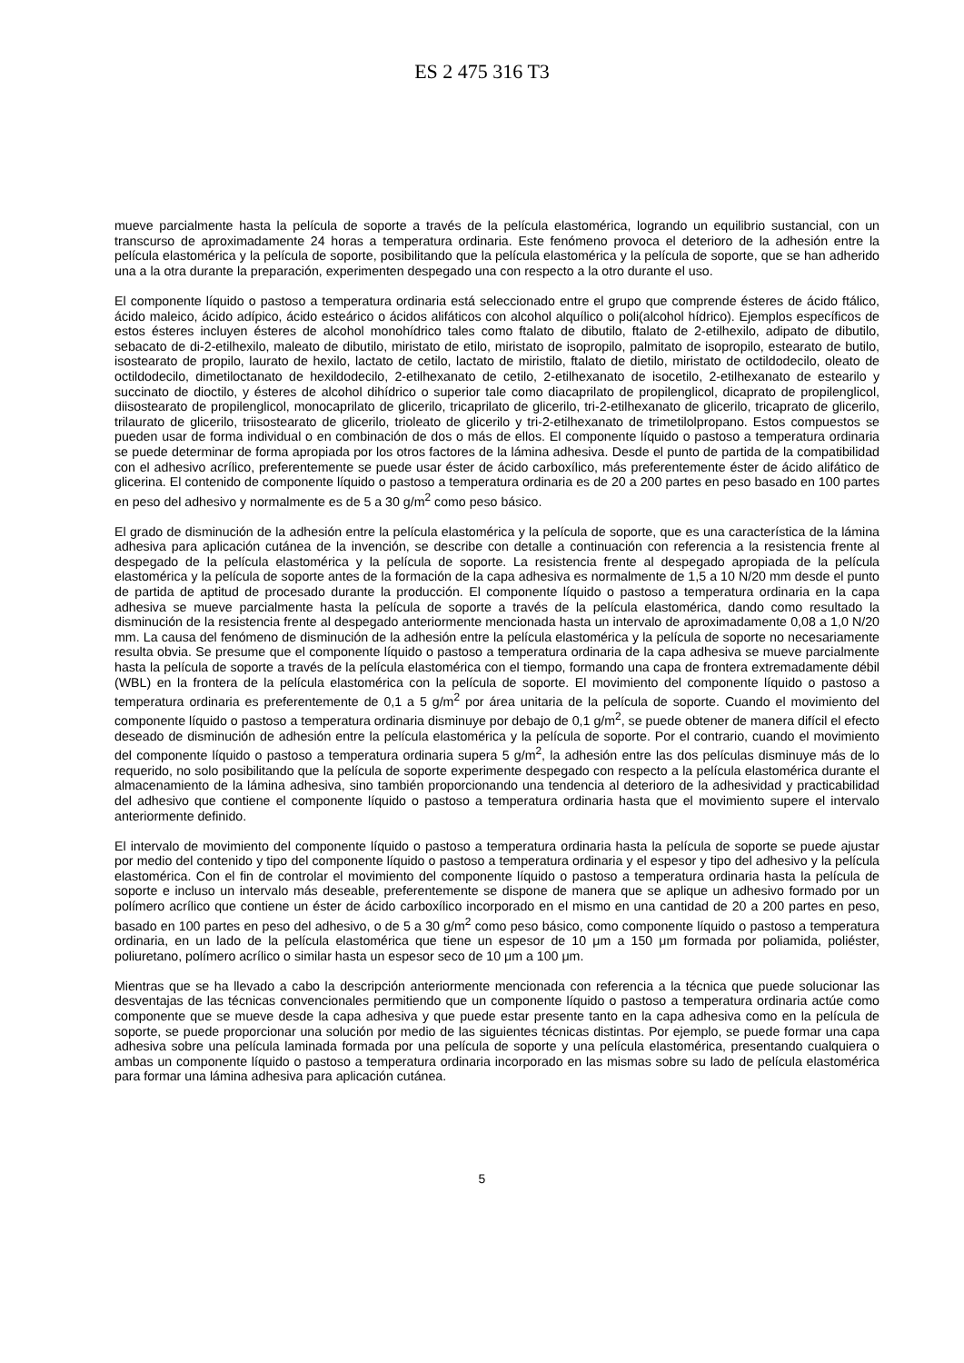ES 2 475 316 T3
mueve parcialmente hasta la película de soporte a través de la película elastomérica, logrando un equilibrio sustancial, con un transcurso de aproximadamente 24 horas a temperatura ordinaria. Este fenómeno provoca el deterioro de la adhesión entre la película elastomérica y la película de soporte, posibilitando que la película elastomérica y la película de soporte, que se han adherido una a la otra durante la preparación, experimenten despegado una con respecto a la otro durante el uso.
El componente líquido o pastoso a temperatura ordinaria está seleccionado entre el grupo que comprende ésteres de ácido ftálico, ácido maleico, ácido adípico, ácido esteárico o ácidos alifáticos con alcohol alquílico o poli(alcohol hídrico). Ejemplos específicos de estos ésteres incluyen ésteres de alcohol monohídrico tales como ftalato de dibutilo, ftalato de 2-etilhexilo, adipato de dibutilo, sebacato de di-2-etilhexilo, maleato de dibutilo, miristato de etilo, miristato de isopropilo, palmitato de isopropilo, estearato de butilo, isostearato de propilo, laurato de hexilo, lactato de cetilo, lactato de miristilo, ftalato de dietilo, miristato de octildodecilo, oleato de octildodecilo, dimetiloctanato de hexildodecilo, 2-etilhexanato de cetilo, 2-etilhexanato de isocetilo, 2-etilhexanato de estearilo y succinato de dioctilo, y ésteres de alcohol dihídrico o superior tale como diacaprilato de propilenglicol, dicaprato de propilenglicol, diisostearato de propilenglicol, monocaprilato de glicerilo, tricaprilato de glicerilo, tri-2-etilhexanato de glicerilo, tricaprato de glicerilo, trilaurato de glicerilo, triisostearato de glicerilo, trioleato de glicerilo y tri-2-etilhexanato de trimetilolpropano. Estos compuestos se pueden usar de forma individual o en combinación de dos o más de ellos. El componente líquido o pastoso a temperatura ordinaria se puede determinar de forma apropiada por los otros factores de la lámina adhesiva. Desde el punto de partida de la compatibilidad con el adhesivo acrílico, preferentemente se puede usar éster de ácido carboxílico, más preferentemente éster de ácido alifático de glicerina. El contenido de componente líquido o pastoso a temperatura ordinaria es de 20 a 200 partes en peso basado en 100 partes en peso del adhesivo y normalmente es de 5 a 30 g/m<sup>2</sup> como peso básico.
El grado de disminución de la adhesión entre la película elastomérica y la película de soporte, que es una característica de la lámina adhesiva para aplicación cutánea de la invención, se describe con detalle a continuación con referencia a la resistencia frente al despegado de la película elastomérica y la película de soporte. La resistencia frente al despegado apropiada de la película elastomérica y la película de soporte antes de la formación de la capa adhesiva es normalmente de 1,5 a 10 N/20 mm desde el punto de partida de aptitud de procesado durante la producción. El componente líquido o pastoso a temperatura ordinaria en la capa adhesiva se mueve parcialmente hasta la película de soporte a través de la película elastomérica, dando como resultado la disminución de la resistencia frente al despegado anteriormente mencionada hasta un intervalo de aproximadamente 0,08 a 1,0 N/20 mm. La causa del fenómeno de disminución de la adhesión entre la película elastomérica y la película de soporte no necesariamente resulta obvia. Se presume que el componente líquido o pastoso a temperatura ordinaria de la capa adhesiva se mueve parcialmente hasta la película de soporte a través de la película elastomérica con el tiempo, formando una capa de frontera extremadamente débil (WBL) en la frontera de la película elastomérica con la película de soporte. El movimiento del componente líquido o pastoso a temperatura ordinaria es preferentemente de 0,1 a 5 g/m<sup>2</sup> por área unitaria de la película de soporte. Cuando el movimiento del componente líquido o pastoso a temperatura ordinaria disminuye por debajo de 0,1 g/m<sup>2</sup>, se puede obtener de manera difícil el efecto deseado de disminución de adhesión entre la película elastomérica y la película de soporte. Por el contrario, cuando el movimiento del componente líquido o pastoso a temperatura ordinaria supera 5 g/m<sup>2</sup>, la adhesión entre las dos películas disminuye más de lo requerido, no solo posibilitando que la película de soporte experimente despegado con respecto a la película elastomérica durante el almacenamiento de la lámina adhesiva, sino también proporcionando una tendencia al deterioro de la adhesividad y practicabilidad del adhesivo que contiene el componente líquido o pastoso a temperatura ordinaria hasta que el movimiento supere el intervalo anteriormente definido.
El intervalo de movimiento del componente líquido o pastoso a temperatura ordinaria hasta la película de soporte se puede ajustar por medio del contenido y tipo del componente líquido o pastoso a temperatura ordinaria y el espesor y tipo del adhesivo y la película elastomérica. Con el fin de controlar el movimiento del componente líquido o pastoso a temperatura ordinaria hasta la película de soporte e incluso un intervalo más deseable, preferentemente se dispone de manera que se aplique un adhesivo formado por un polímero acrílico que contiene un éster de ácido carboxílico incorporado en el mismo en una cantidad de 20 a 200 partes en peso, basado en 100 partes en peso del adhesivo, o de 5 a 30 g/m<sup>2</sup> como peso básico, como componente líquido o pastoso a temperatura ordinaria, en un lado de la película elastomérica que tiene un espesor de 10 μm a 150 μm formada por poliamida, poliéster, poliuretano, polímero acrílico o similar hasta un espesor seco de 10 μm a 100 μm.
Mientras que se ha llevado a cabo la descripción anteriormente mencionada con referencia a la técnica que puede solucionar las desventajas de las técnicas convencionales permitiendo que un componente líquido o pastoso a temperatura ordinaria actúe como componente que se mueve desde la capa adhesiva y que puede estar presente tanto en la capa adhesiva como en la película de soporte, se puede proporcionar una solución por medio de las siguientes técnicas distintas. Por ejemplo, se puede formar una capa adhesiva sobre una película laminada formada por una película de soporte y una película elastomérica, presentando cualquiera o ambas un componente líquido o pastoso a temperatura ordinaria incorporado en las mismas sobre su lado de película elastomérica para formar una lámina adhesiva para aplicación cutánea.
5